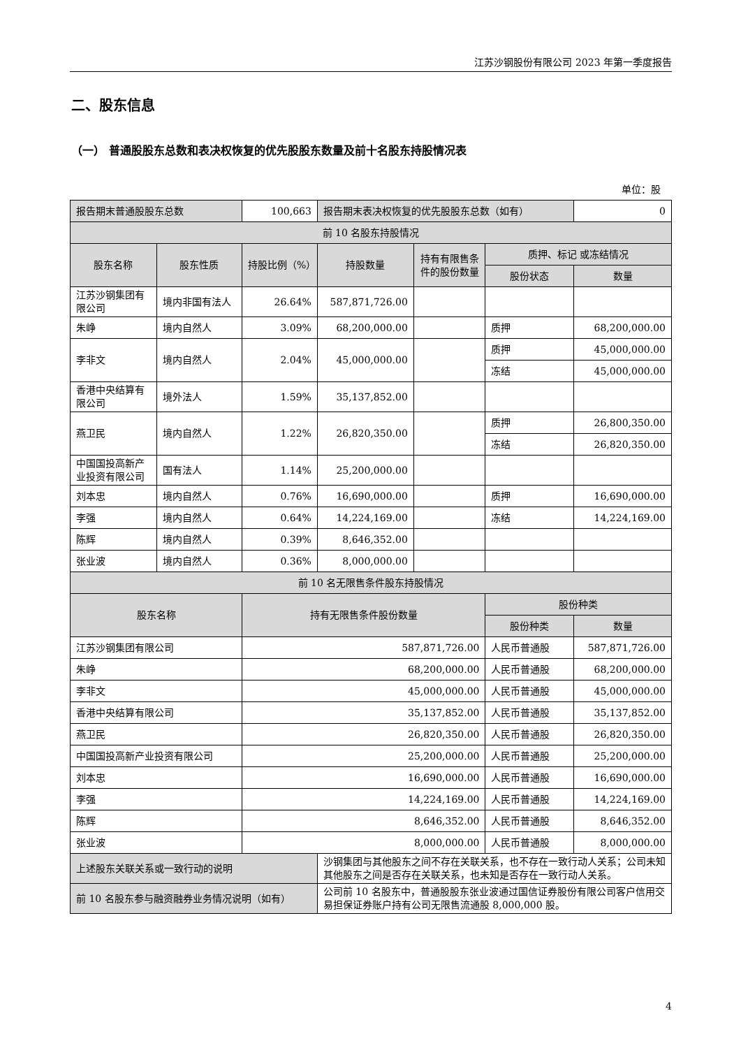江苏沙钢股份有限公司 2023 年第一季度报告
二、股东信息
（一） 普通股股东总数和表决权恢复的优先股股东数量及前十名股东持股情况表
单位：股
| 报告期末普通股股东总数 | | 100,663 | 报告期末表决权恢复的优先股股东总数（如有） | | | 0 |
| 前 10 名股东持股情况 | | | | | | |
| 股东名称 | 股东性质 | 持股比例（%） | 持股数量 | 持有有限售条件的股份数量 | 质押、标记 或冻结情况 | |
| | | | | | 股份状态 | 数量 |
| 江苏沙钢集团有限公司 | 境内非国有法人 | 26.64% | 587,871,726.00 | | | |
| 朱峥 | 境内自然人 | 3.09% | 68,200,000.00 | | 质押 | 68,200,000.00 |
| 李非文 | 境内自然人 | 2.04% | 45,000,000.00 | | 质押 | 45,000,000.00 |
| | | | | | 冻结 | 45,000,000.00 |
| 香港中央结算有限公司 | 境外法人 | 1.59% | 35,137,852.00 | | | |
| 燕卫民 | 境内自然人 | 1.22% | 26,820,350.00 | | 质押 | 26,800,350.00 |
| | | | | | 冻结 | 26,820,350.00 |
| 中国国投高新产业投资有限公司 | 国有法人 | 1.14% | 25,200,000.00 | | | |
| 刘本忠 | 境内自然人 | 0.76% | 16,690,000.00 | | 质押 | 16,690,000.00 |
| 李强 | 境内自然人 | 0.64% | 14,224,169.00 | | 冻结 | 14,224,169.00 |
| 陈辉 | 境内自然人 | 0.39% | 8,646,352.00 | | | |
| 张业波 | 境内自然人 | 0.36% | 8,000,000.00 | | | |
| 前 10 名无限售条件股东持股情况 | | | | | | |
| 股东名称 | | 持有无限售条件股份数量 | | | 股份种类 | |
| | | | | | 股份种类 | 数量 |
| 江苏沙钢集团有限公司 | | 587,871,726.00 | | | 人民币普通股 | 587,871,726.00 |
| 朱峥 | | 68,200,000.00 | | | 人民币普通股 | 68,200,000.00 |
| 李非文 | | 45,000,000.00 | | | 人民币普通股 | 45,000,000.00 |
| 香港中央结算有限公司 | | 35,137,852.00 | | | 人民币普通股 | 35,137,852.00 |
| 燕卫民 | | 26,820,350.00 | | | 人民币普通股 | 26,820,350.00 |
| 中国国投高新产业投资有限公司 | | 25,200,000.00 | | | 人民币普通股 | 25,200,000.00 |
| 刘本忠 | | 16,690,000.00 | | | 人民币普通股 | 16,690,000.00 |
| 李强 | | 14,224,169.00 | | | 人民币普通股 | 14,224,169.00 |
| 陈辉 | | 8,646,352.00 | | | 人民币普通股 | 8,646,352.00 |
| 张业波 | | 8,000,000.00 | | | 人民币普通股 | 8,000,000.00 |
| 上述股东关联关系或一致行动的说明 | | | 沙钢集团与其他股东之间不存在关联关系，也不存在一致行动人关系；公司未知其他股东之间是否存在关联关系，也未知是否存在一致行动人关系。 | | | |
| 前 10 名股东参与融资融券业务情况说明（如有） | | | 公司前 10 名股东中，普通股股东张业波通过国信证券股份有限公司客户信用交易担保证券账户持有公司无限售流通股 8,000,000 股。 | | | |
4